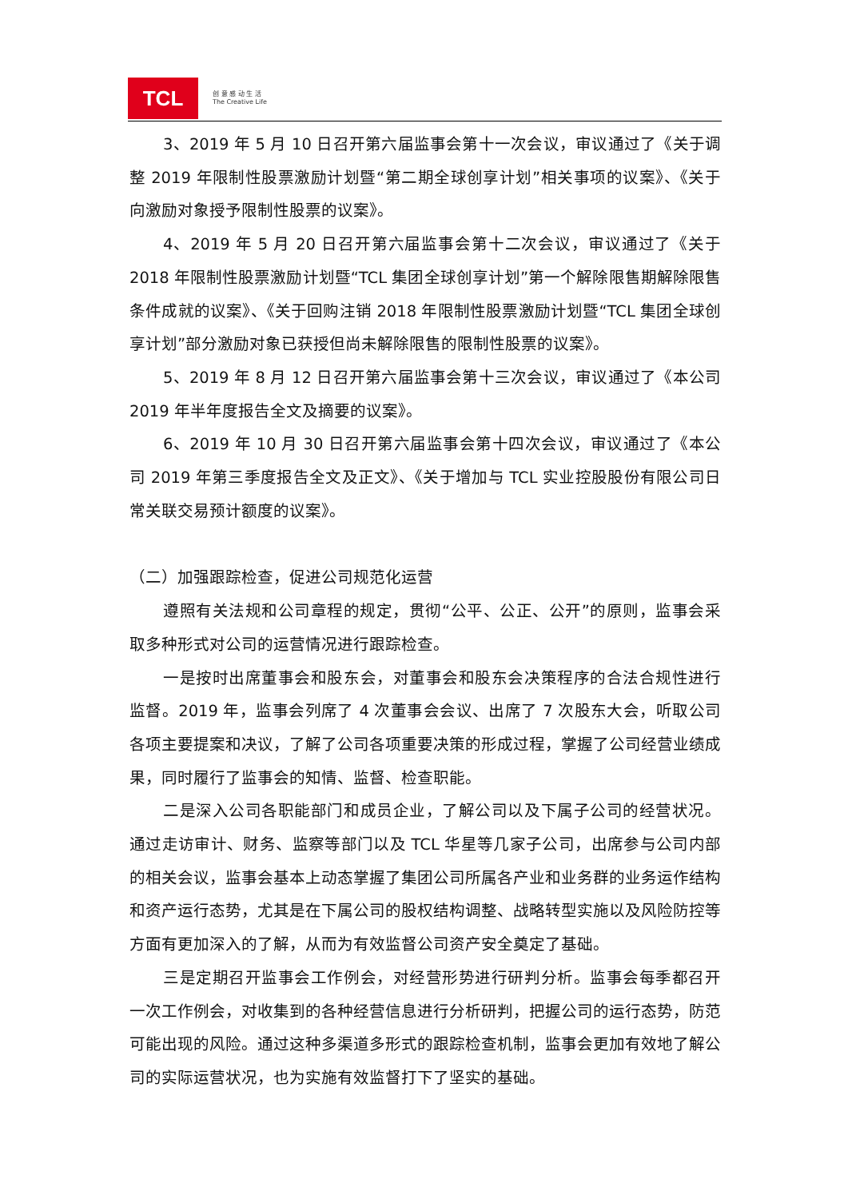TCL
创 意 感 动 生 活
The Creative Life
3、2019 年 5 月 10 日召开第六届监事会第十一次会议，审议通过了《关于调整 2019 年限制性股票激励计划暨“第二期全球创享计划”相关事项的议案》、《关于向激励对象授予限制性股票的议案》。
4、2019 年 5 月 20 日召开第六届监事会第十二次会议，审议通过了《关于 2018 年限制性股票激励计划暨“TCL 集团全球创享计划”第一个解除限售期解除限售条件成就的议案》、《关于回购注销 2018 年限制性股票激励计划暨“TCL 集团全球创享计划”部分激励对象已获授但尚未解除限售的限制性股票的议案》。
5、2019 年 8 月 12 日召开第六届监事会第十三次会议，审议通过了《本公司 2019 年半年度报告全文及摘要的议案》。
6、2019 年 10 月 30 日召开第六届监事会第十四次会议，审议通过了《本公司 2019 年第三季度报告全文及正文》、《关于增加与 TCL 实业控股股份有限公司日常关联交易预计额度的议案》。
（二）加强跟踪检查，促进公司规范化运营
遵照有关法规和公司章程的规定，贯彻“公平、公正、公开”的原则，监事会采取多种形式对公司的运营情况进行跟踪检查。
一是按时出席董事会和股东会，对董事会和股东会决策程序的合法合规性进行监督。2019 年，监事会列席了 4 次董事会会议、出席了 7 次股东大会，听取公司各项主要提案和决议，了解了公司各项重要决策的形成过程，掌握了公司经营业绩成果，同时履行了监事会的知情、监督、检查职能。
二是深入公司各职能部门和成员企业，了解公司以及下属子公司的经营状况。通过走访审计、财务、监察等部门以及 TCL 华星等几家子公司，出席参与公司内部的相关会议，监事会基本上动态掌握了集团公司所属各产业和业务群的业务运作结构和资产运行态势，尤其是在下属公司的股权结构调整、战略转型实施以及风险防控等方面有更加深入的了解，从而为有效监督公司资产安全奠定了基础。
三是定期召开监事会工作例会，对经营形势进行研判分析。监事会每季都召开一次工作例会，对收集到的各种经营信息进行分析研判，把握公司的运行态势，防范可能出现的风险。通过这种多渠道多形式的跟踪检查机制，监事会更加有效地了解公司的实际运营状况，也为实施有效监督打下了坚实的基础。